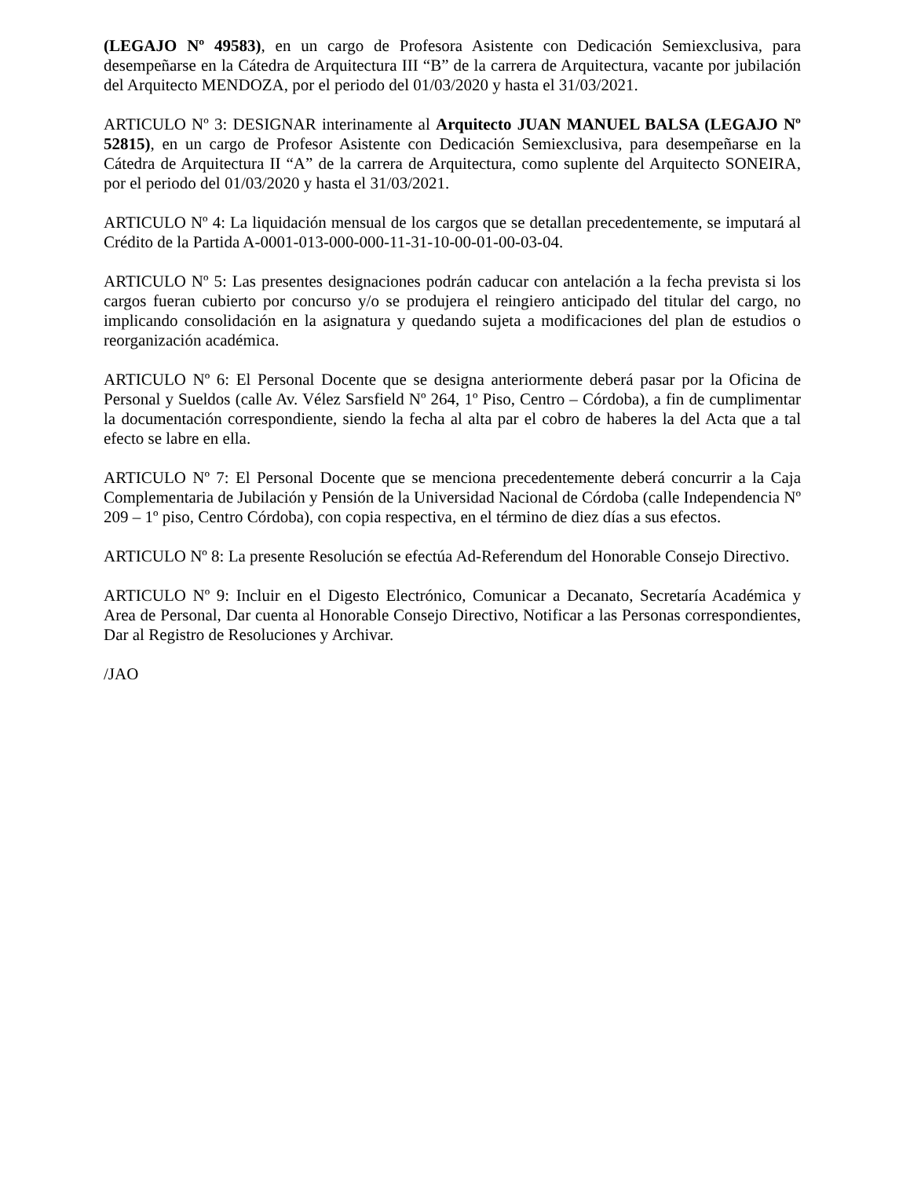(LEGAJO Nº 49583), en un cargo de Profesora Asistente con Dedicación Semiexclusiva, para desempeñarse en la Cátedra de Arquitectura III “B” de la carrera de Arquitectura, vacante por jubilación del Arquitecto MENDOZA, por el periodo del 01/03/2020 y hasta el 31/03/2021.
ARTICULO Nº 3: DESIGNAR interinamente al Arquitecto JUAN MANUEL BALSA (LEGAJO Nº 52815), en un cargo de Profesor Asistente con Dedicación Semiexclusiva, para desempeñarse en la Cátedra de Arquitectura II “A” de la carrera de Arquitectura, como suplente del Arquitecto SONEIRA, por el periodo del 01/03/2020 y hasta el 31/03/2021.
ARTICULO Nº 4: La liquidación mensual de los cargos que se detallan precedentemente, se imputará al Crédito de la Partida A-0001-013-000-000-11-31-10-00-01-00-03-04.
ARTICULO Nº 5: Las presentes designaciones podrán caducar con antelación a la fecha prevista si los cargos fueran cubierto por concurso y/o se produjera el reingiero anticipado del titular del cargo, no implicando consolidación en la asignatura y quedando sujeta a modificaciones del plan de estudios o reorganización académica.
ARTICULO Nº 6: El Personal Docente que se designa anteriormente deberá pasar por la Oficina de Personal y Sueldos (calle Av. Vélez Sarsfield Nº 264, 1º Piso, Centro – Córdoba), a fin de cumplimentar la documentación correspondiente, siendo la fecha al alta par el cobro de haberes la del Acta que a tal efecto se labre en ella.
ARTICULO Nº 7: El Personal Docente que se menciona precedentemente deberá concurrir a la Caja Complementaria de Jubilación y Pensión de la Universidad Nacional de Córdoba (calle Independencia Nº 209 – 1º piso, Centro Córdoba), con copia respectiva, en el término de diez días a sus efectos.
ARTICULO Nº 8: La presente Resolución se efectúa Ad-Referendum del Honorable Consejo Directivo.
ARTICULO Nº 9: Incluir en el Digesto Electrónico, Comunicar a Decanato, Secretaría Académica y Area de Personal, Dar cuenta al Honorable Consejo Directivo, Notificar a las Personas correspondientes, Dar al Registro de Resoluciones y Archivar.
/JAO